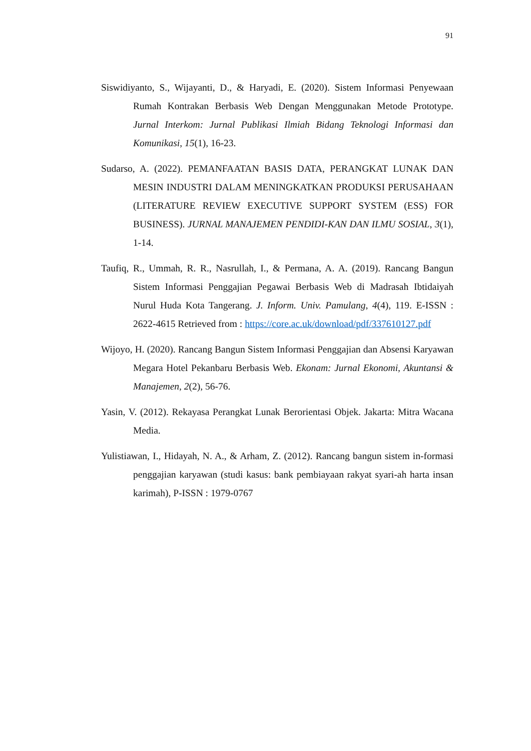91
Siswidiyanto, S., Wijayanti, D., & Haryadi, E. (2020). Sistem Informasi Penyewaan Rumah Kontrakan Berbasis Web Dengan Menggunakan Metode Prototype. Jurnal Interkom: Jurnal Publikasi Ilmiah Bidang Teknologi Informasi dan Komunikasi, 15(1), 16-23.
Sudarso, A. (2022). PEMANFAATAN BASIS DATA, PERANGKAT LUNAK DAN MESIN INDUSTRI DALAM MENINGKATKAN PRODUKSI PERUSAHAAN (LITERATURE REVIEW EXECUTIVE SUPPORT SYSTEM (ESS) FOR BUSINESS). JURNAL MANAJEMEN PENDIDI-KAN DAN ILMU SOSIAL, 3(1), 1-14.
Taufiq, R., Ummah, R. R., Nasrullah, I., & Permana, A. A. (2019). Rancang Bangun Sistem Informasi Penggajian Pegawai Berbasis Web di Madrasah Ibtidaiyah Nurul Huda Kota Tangerang. J. Inform. Univ. Pamulang, 4(4), 119. E-ISSN : 2622-4615 Retrieved from : https://core.ac.uk/download/pdf/337610127.pdf
Wijoyo, H. (2020). Rancang Bangun Sistem Informasi Penggajian dan Absensi Karyawan Megara Hotel Pekanbaru Berbasis Web. Ekonam: Jurnal Ekonomi, Akuntansi & Manajemen, 2(2), 56-76.
Yasin, V. (2012). Rekayasa Perangkat Lunak Berorientasi Objek. Jakarta: Mitra Wacana Media.
Yulistiawan, I., Hidayah, N. A., & Arham, Z. (2012). Rancang bangun sistem in-formasi penggajian karyawan (studi kasus: bank pembiayaan rakyat syari-ah harta insan karimah), P-ISSN : 1979-0767